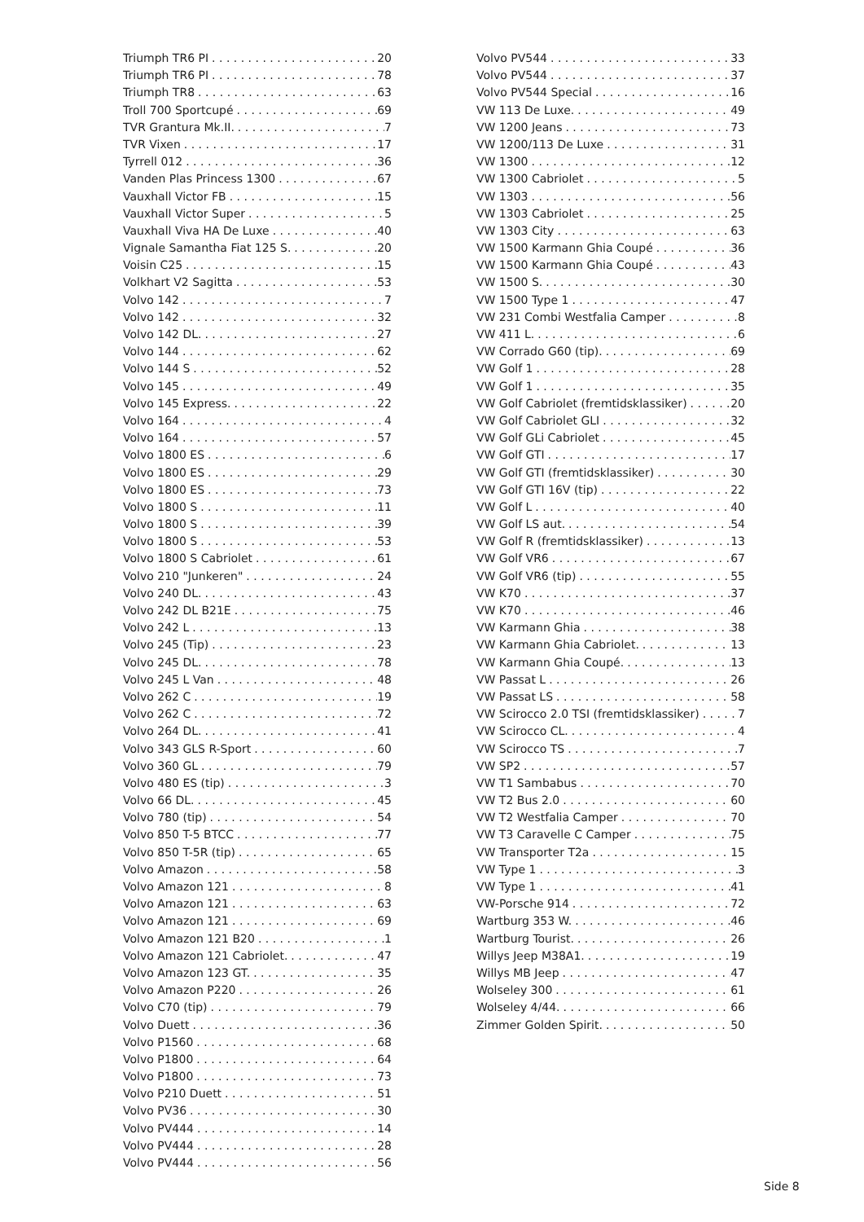Triumph TR6 PI 20
Triumph TR6 PI 78
Triumph TR8 63
Troll 700 Sportcupé 69
TVR Grantura Mk.II. 7
TVR Vixen 17
Tyrrell 012 36
Vanden Plas Princess 1300 67
Vauxhall Victor FB 15
Vauxhall Victor Super 5
Vauxhall Viva HA De Luxe 40
Vignale Samantha Fiat 125 S. 20
Voisin C25 15
Volkhart V2 Sagitta 53
Volvo 142 7
Volvo 142 32
Volvo 142 DL. 27
Volvo 144 62
Volvo 144 S 52
Volvo 145 49
Volvo 145 Express. 22
Volvo 164 4
Volvo 164 57
Volvo 1800 ES 6
Volvo 1800 ES 29
Volvo 1800 ES 73
Volvo 1800 S 11
Volvo 1800 S 39
Volvo 1800 S 53
Volvo 1800 S Cabriolet 61
Volvo 210 "Junkeren" 24
Volvo 240 DL. 43
Volvo 242 DL B21E 75
Volvo 242 L 13
Volvo 245 (Tip) 23
Volvo 245 DL. 78
Volvo 245 L Van 48
Volvo 262 C 19
Volvo 262 C 72
Volvo 264 DL. 41
Volvo 343 GLS R-Sport 60
Volvo 360 GL 79
Volvo 480 ES (tip) 3
Volvo 66 DL. 45
Volvo 780 (tip) 54
Volvo 850 T-5 BTCC 77
Volvo 850 T-5R (tip) 65
Volvo Amazon 58
Volvo Amazon 121 8
Volvo Amazon 121 63
Volvo Amazon 121 69
Volvo Amazon 121 B20 1
Volvo Amazon 121 Cabriolet. 47
Volvo Amazon 123 GT. 35
Volvo Amazon P220 26
Volvo C70 (tip) 79
Volvo Duett 36
Volvo P1560 68
Volvo P1800 64
Volvo P1800 73
Volvo P210 Duett 51
Volvo PV36 30
Volvo PV444 14
Volvo PV444 28
Volvo PV444 56
Volvo PV544 33
Volvo PV544 37
Volvo PV544 Special 16
VW 113 De Luxe. 49
VW 1200 Jeans 73
VW 1200/113 De Luxe 31
VW 1300 12
VW 1300 Cabriolet 5
VW 1303 56
VW 1303 Cabriolet 25
VW 1303 City 63
VW 1500 Karmann Ghia Coupé 36
VW 1500 Karmann Ghia Coupé 43
VW 1500 S. 30
VW 1500 Type 1 47
VW 231 Combi Westfalia Camper 8
VW 411 L. 6
VW Corrado G60 (tip). 69
VW Golf 1 28
VW Golf 1 35
VW Golf Cabriolet (fremtidsklassiker) 20
VW Golf Cabriolet GLI 32
VW Golf GLi Cabriolet 45
VW Golf GTI 17
VW Golf GTI (fremtidsklassiker) 30
VW Golf GTI 16V (tip) 22
VW Golf L 40
VW Golf LS aut. 54
VW Golf R (fremtidsklassiker) 13
VW Golf VR6 67
VW Golf VR6 (tip) 55
VW K70 37
VW K70 46
VW Karmann Ghia 38
VW Karmann Ghia Cabriolet. 13
VW Karmann Ghia Coupé. 13
VW Passat L 26
VW Passat LS 58
VW Scirocco 2.0 TSI (fremtidsklassiker) 7
VW Scirocco CL. 4
VW Scirocco TS 7
VW SP2 57
VW T1 Sambabus 70
VW T2 Bus 2.0 60
VW T2 Westfalia Camper 70
VW T3 Caravelle C Camper 75
VW Transporter T2a 15
VW Type 1 3
VW Type 1 41
VW-Porsche 914 72
Wartburg 353 W. 46
Wartburg Tourist. 26
Willys Jeep M38A1. 19
Willys MB Jeep 47
Wolseley 300 61
Wolseley 4/44. 66
Zimmer Golden Spirit. 50
Side 8